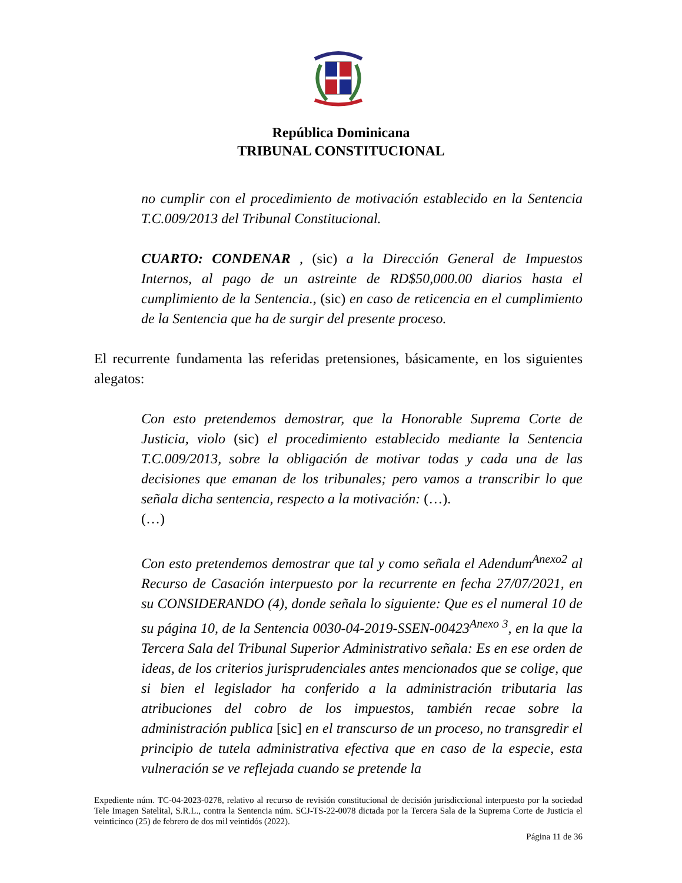República Dominicana
TRIBUNAL CONSTITUCIONAL
no cumplir con el procedimiento de motivación establecido en la Sentencia T.C.009/2013 del Tribunal Constitucional.
CUARTO: CONDENAR , (sic) a la Dirección General de Impuestos Internos, al pago de un astreinte de RD$50,000.00 diarios hasta el cumplimiento de la Sentencia., (sic) en caso de reticencia en el cumplimiento de la Sentencia que ha de surgir del presente proceso.
El recurrente fundamenta las referidas pretensiones, básicamente, en los siguientes alegatos:
Con esto pretendemos demostrar, que la Honorable Suprema Corte de Justicia, violo (sic) el procedimiento establecido mediante la Sentencia T.C.009/2013, sobre la obligación de motivar todas y cada una de las decisiones que emanan de los tribunales; pero vamos a transcribir lo que señala dicha sentencia, respecto a la motivación: (…).
(…)
Con esto pretendemos demostrar que tal y como señala el Adendum<sup>Anexo2</sup> al Recurso de Casación interpuesto por la recurrente en fecha 27/07/2021, en su CONSIDERANDO (4), donde señala lo siguiente: Que es el numeral 10 de su página 10, de la Sentencia 0030-04-2019-SSEN-00423<sup>Anexo 3</sup>, en la que la Tercera Sala del Tribunal Superior Administrativo señala: Es en ese orden de ideas, de los criterios jurisprudenciales antes mencionados que se colige, que si bien el legislador ha conferido a la administración tributaria las atribuciones del cobro de los impuestos, también recae sobre la administración publica [sic] en el transcurso de un proceso, no transgredir el principio de tutela administrativa efectiva que en caso de la especie, esta vulneración se ve reflejada cuando se pretende la
Expediente núm. TC-04-2023-0278, relativo al recurso de revisión constitucional de decisión jurisdiccional interpuesto por la sociedad Tele Imagen Satelital, S.R.L., contra la Sentencia núm. SCJ-TS-22-0078 dictada por la Tercera Sala de la Suprema Corte de Justicia el veinticinco (25) de febrero de dos mil veintidós (2022).
Página 11 de 36